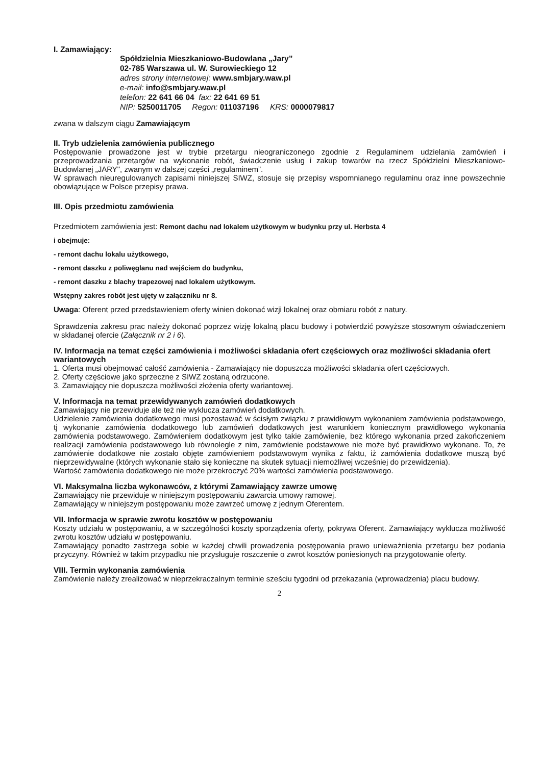I. Zamawiający:
Spółdzielnia Mieszkaniowo-Budowlana „Jary”
02-785 Warszawa ul. W. Surowieckiego 12
adres strony internetowej: www.smbjary.waw.pl
e-mail: info@smbjary.waw.pl
telefon: 22 641 66 04 fax: 22 641 69 51
NIP: 5250011705 Regon: 011037196 KRS: 0000079817
zwana w dalszym ciągu Zamawiającym
II. Tryb udzielenia zamówienia publicznego
Postępowanie prowadzone jest w trybie przetargu nieograniczonego zgodnie z Regulaminem udzielania zamówień i przeprowadzania przetargów na wykonanie robót, świadczenie usług i zakup towarów na rzecz Spółdzielni Mieszkaniowo-Budowlanej „JARY", zwanym w dalszej części „regulaminem”.
W sprawach nieuregulowanych zapisami niniejszej SIWZ, stosuje się przepisy wspomnianego regulaminu oraz inne powszechnie obowiązujące w Polsce przepisy prawa.
III. Opis przedmiotu zamówienia
Przedmiotem zamówienia jest: Remont dachu nad lokalem użytkowym w budynku przy ul. Herbsta 4
i obejmuje:
- remont dachu lokalu użytkowego,
- remont daszku z poliwęglanu nad wejściem do budynku,
- remont daszku z blachy trapezowej nad lokalem użytkowym.
Wstępny zakres robót jest ujęty w załączniku nr 8.
Uwaga: Oferent przed przedstawieniem oferty winien dokonać wizji lokalnej oraz obmiaru robót z natury.
Sprawdzenia zakresu prac należy dokonać poprzez wizję lokalną placu budowy i potwierdzić powyższe stosownym oświadczeniem w składanej ofercie (Załącznik nr 2 i 6).
IV. Informacja na temat części zamówienia i możliwości składania ofert częściowych oraz możliwości składania ofert wariantowych
1. Oferta musi obejmować całość zamówienia - Zamawiający nie dopuszcza możliwości składania ofert częściowych.
2. Oferty częściowe jako sprzeczne z SIWZ zostaną odrzucone.
3. Zamawiający nie dopuszcza możliwości złożenia oferty wariantowej.
V. Informacja na temat przewidywanych zamówień dodatkowych
Zamawiający nie przewiduje ale też nie wyklucza zamówień dodatkowych.
Udzielenie zamówienia dodatkowego musi pozostawać w ścisłym związku z prawidłowym wykonaniem zamówienia podstawowego, tj wykonanie zamówienia dodatkowego lub zamówień dodatkowych jest warunkiem koniecznym prawidłowego wykonania zamówienia podstawowego. Zamówieniem dodatkowym jest tylko takie zamówienie, bez którego wykonania przed zakończeniem realizacji zamówienia podstawowego lub równolegle z nim, zamówienie podstawowe nie może być prawidłowo wykonane. To, że zamówienie dodatkowe nie zostało objęte zamówieniem podstawowym wynika z faktu, iż zamówienia dodatkowe muszą być nieprzewidywalne (których wykonanie stało się konieczne na skutek sytuacji niemożliwej wcześniej do przewidzenia).
Wartość zamówienia dodatkowego nie może przekroczyć 20% wartości zamówienia podstawowego.
VI. Maksymalna liczba wykonawców, z którymi Zamawiający zawrze umowę
Zamawiający nie przewiduje w niniejszym postępowaniu zawarcia umowy ramowej.
Zamawiający w niniejszym postępowaniu może zawrzeć umowę z jednym Oferentem.
VII. Informacja w sprawie zwrotu kosztów w postępowaniu
Koszty udziału w postępowaniu, a w szczególności koszty sporządzenia oferty, pokrywa Oferent. Zamawiający wyklucza możliwość zwrotu kosztów udziału w postępowaniu.
Zamawiający ponadto zastrzega sobie w każdej chwili prowadzenia postępowania prawo unieważnienia przetargu bez podania przyczyny. Również w takim przypadku nie przysługuje roszczenie o zwrot kosztów poniesionych na przygotowanie oferty.
VIII. Termin wykonania zamówienia
Zamówienie należy zrealizować w nieprzekraczalnym terminie sześciu tygodni od przekazania (wprowadzenia) placu budowy.
2